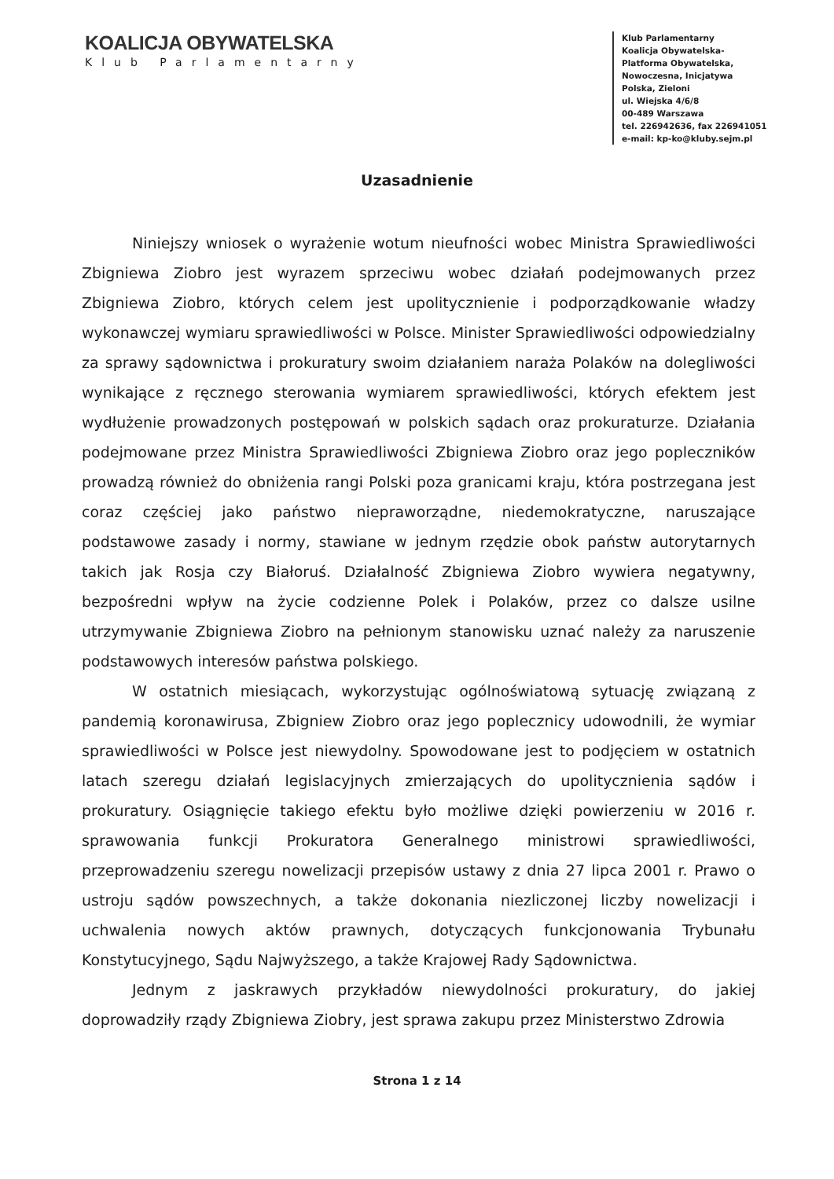KOALICJA OBYWATELSKA
Klub Parlamentarny
Klub Parlamentarny
Koalicja Obywatelska-
Platforma Obywatelska,
Nowoczesna, Inicjatywa
Polska, Zieloni
ul. Wiejska 4/6/8
00-489 Warszawa
tel. 226942636, fax 226941051
e-mail: kp-ko@kluby.sejm.pl
Uzasadnienie
Niniejszy wniosek o wyrażenie wotum nieufności wobec Ministra Sprawiedliwości Zbigniewa Ziobro jest wyrazem sprzeciwu wobec działań podejmowanych przez Zbigniewa Ziobro, których celem jest upolitycznienie i podporządkowanie władzy wykonawczej wymiaru sprawiedliwości w Polsce. Minister Sprawiedliwości odpowiedzialny za sprawy sądownictwa i prokuratury swoim działaniem naraża Polaków na dolegliwości wynikające z ręcznego sterowania wymiarem sprawiedliwości, których efektem jest wydłużenie prowadzonych postępowań w polskich sądach oraz prokuraturze. Działania podejmowane przez Ministra Sprawiedliwości Zbigniewa Ziobro oraz jego popleczników prowadzą również do obniżenia rangi Polski poza granicami kraju, która postrzegana jest coraz częściej jako państwo niepraworządne, niedemokratyczne, naruszające podstawowe zasady i normy, stawiane w jednym rzędzie obok państw autorytarnych takich jak Rosja czy Białoruś. Działalność Zbigniewa Ziobro wywiera negatywny, bezpośredni wpływ na życie codzienne Polek i Polaków, przez co dalsze usilne utrzymywanie Zbigniewa Ziobro na pełnionym stanowisku uznać należy za naruszenie podstawowych interesów państwa polskiego.
W ostatnich miesiącach, wykorzystując ogólnoświatową sytuację związaną z pandemią koronawirusa, Zbigniew Ziobro oraz jego poplecznicy udowodnili, że wymiar sprawiedliwości w Polsce jest niewydolny. Spowodowane jest to podjęciem w ostatnich latach szeregu działań legislacyjnych zmierzających do upolitycznienia sądów i prokuratury. Osiągnięcie takiego efektu było możliwe dzięki powierzeniu w 2016 r. sprawowania funkcji Prokuratora Generalnego ministrowi sprawiedliwości, przeprowadzeniu szeregu nowelizacji przepisów ustawy z dnia 27 lipca 2001 r. Prawo o ustroju sądów powszechnych, a także dokonania niezliczonej liczby nowelizacji i uchwalenia nowych aktów prawnych, dotyczących funkcjonowania Trybunału Konstytucyjnego, Sądu Najwyższego, a także Krajowej Rady Sądownictwa.
Jednym z jaskrawych przykładów niewydolności prokuratury, do jakiej doprowadziły rządy Zbigniewa Ziobry, jest sprawa zakupu przez Ministerstwo Zdrowia
Strona 1 z 14